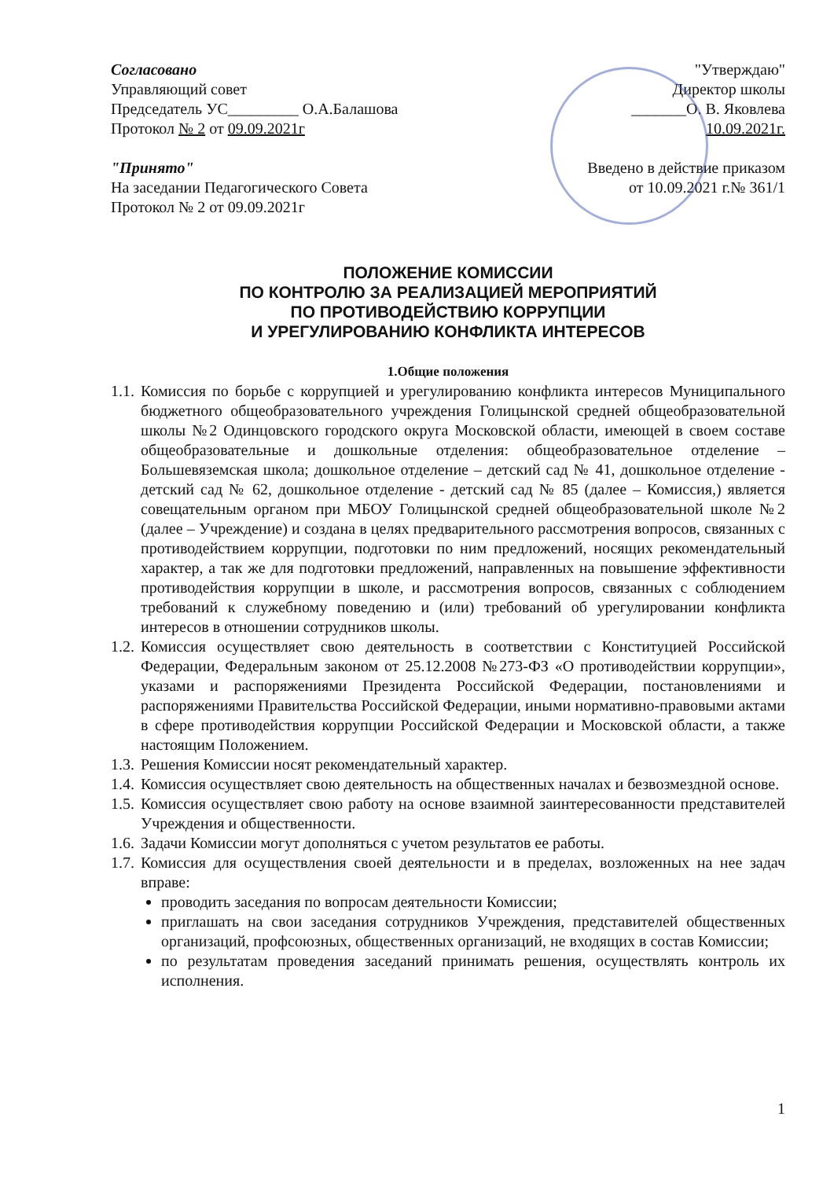Согласовано
Управляющий совет
Председатель УС_________ О.А.Балашова
Протокол № 2 от 09.09.2021г
"Принято"
На заседании Педагогического Совета
Протокол № 2 от 09.09.2021г
"Утверждаю"
Директор школы
_______О. В. Яковлева
10.09.2021г.
Введено в действие приказом
от 10.09.2021 г.№ 361/1
ПОЛОЖЕНИЕ КОМИССИИ
ПО КОНТРОЛЮ ЗА РЕАЛИЗАЦИЕЙ МЕРОПРИЯТИЙ
ПО ПРОТИВОДЕЙСТВИЮ КОРРУПЦИИ
И УРЕГУЛИРОВАНИЮ КОНФЛИКТА ИНТЕРЕСОВ
1.Общие положения
1.1. Комиссия по борьбе с коррупцией и урегулированию конфликта интересов Муниципального бюджетного общеобразовательного учреждения Голицынской средней общеобразовательной школы №2 Одинцовского городского округа Московской области, имеющей в своем составе общеобразовательные и дошкольные отделения: общеобразовательное отделение – Большевяземская школа; дошкольное отделение – детский сад № 41, дошкольное отделение - детский сад № 62, дошкольное отделение - детский сад № 85 (далее – Комиссия,) является совещательным органом при МБОУ Голицынской средней общеобразовательной школе №2 (далее – Учреждение) и создана в целях предварительного рассмотрения вопросов, связанных с противодействием коррупции, подготовки по ним предложений, носящих рекомендательный характер, а так же для подготовки предложений, направленных на повышение эффективности противодействия коррупции в школе, и рассмотрения вопросов, связанных с соблюдением требований к служебному поведению и (или) требований об урегулировании конфликта интересов в отношении сотрудников школы.
1.2. Комиссия осуществляет свою деятельность в соответствии с Конституцией Российской Федерации, Федеральным законом от 25.12.2008 №273-ФЗ «О противодействии коррупции», указами и распоряжениями Президента Российской Федерации, постановлениями и распоряжениями Правительства Российской Федерации, иными нормативно-правовыми актами в сфере противодействия коррупции Российской Федерации и Московской области, а также настоящим Положением.
1.3. Решения Комиссии носят рекомендательный характер.
1.4. Комиссия осуществляет свою деятельность на общественных началах и безвозмездной основе.
1.5. Комиссия осуществляет свою работу на основе взаимной заинтересованности представителей Учреждения и общественности.
1.6. Задачи Комиссии могут дополняться с учетом результатов ее работы.
1.7. Комиссия для осуществления своей деятельности и в пределах, возложенных на нее задач вправе:
проводить заседания по вопросам деятельности Комиссии;
приглашать на свои заседания сотрудников Учреждения, представителей общественных организаций, профсоюзных, общественных организаций, не входящих в состав Комиссии;
по результатам проведения заседаний принимать решения, осуществлять контроль их исполнения.
1